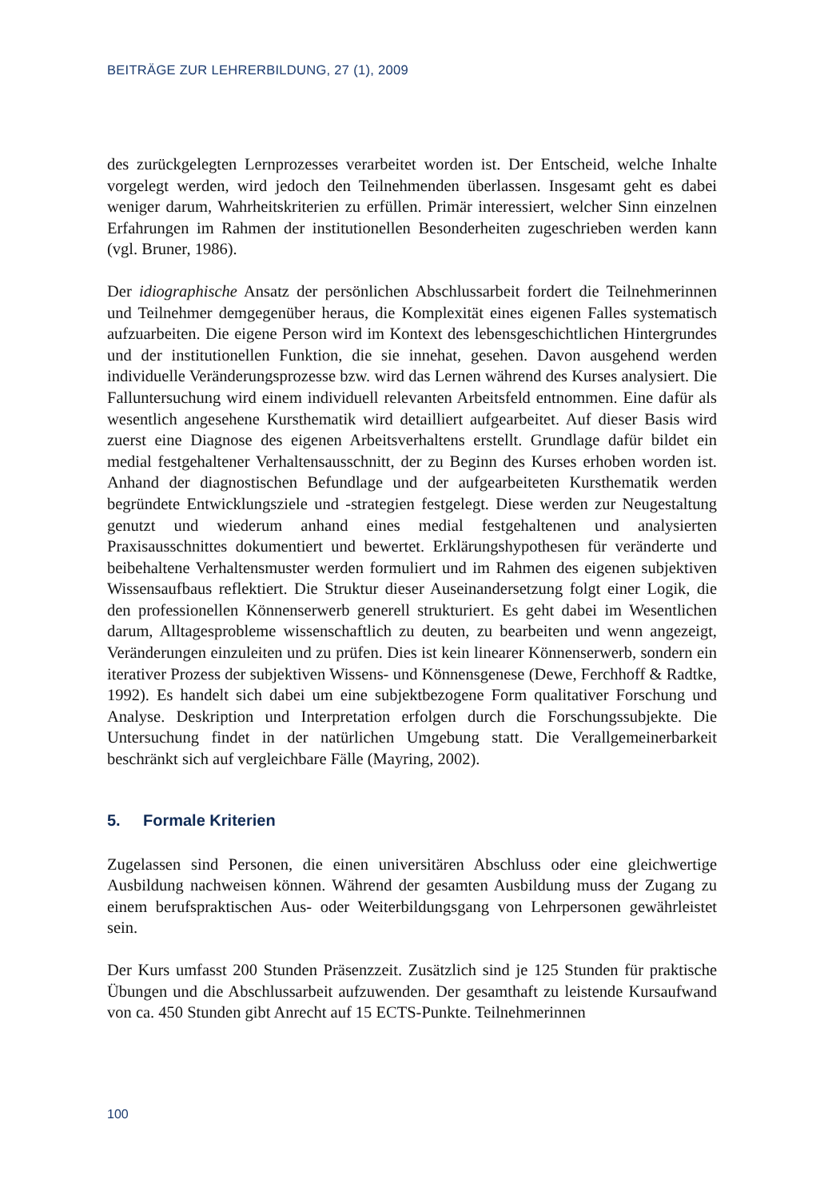BEITRÄGE ZUR LEHRERBILDUNG, 27 (1), 2009
des zurückgelegten Lernprozesses verarbeitet worden ist. Der Entscheid, welche Inhalte vorgelegt werden, wird jedoch den Teilnehmenden überlassen. Insgesamt geht es dabei weniger darum, Wahrheitskriterien zu erfüllen. Primär interessiert, welcher Sinn einzelnen Erfahrungen im Rahmen der institutionellen Besonderheiten zugeschrieben werden kann (vgl. Bruner, 1986).
Der idiographische Ansatz der persönlichen Abschlussarbeit fordert die Teilnehmerinnen und Teilnehmer demgegenüber heraus, die Komplexität eines eigenen Falles systematisch aufzuarbeiten. Die eigene Person wird im Kontext des lebensgeschichtlichen Hintergrundes und der institutionellen Funktion, die sie innehat, gesehen. Davon ausgehend werden individuelle Veränderungsprozesse bzw. wird das Lernen während des Kurses analysiert. Die Falluntersuchung wird einem individuell relevanten Arbeitsfeld entnommen. Eine dafür als wesentlich angesehene Kursthematik wird detailliert aufgearbeitet. Auf dieser Basis wird zuerst eine Diagnose des eigenen Arbeitsverhaltens erstellt. Grundlage dafür bildet ein medial festgehaltener Verhaltensausschnitt, der zu Beginn des Kurses erhoben worden ist. Anhand der diagnostischen Befundlage und der aufgearbeiteten Kursthematik werden begründete Entwicklungsziele und -strategien festgelegt. Diese werden zur Neugestaltung genutzt und wiederum anhand eines medial festgehaltenen und analysierten Praxisausschnittes dokumentiert und bewertet. Erklärungshypothesen für veränderte und beibehaltene Verhaltensmuster werden formuliert und im Rahmen des eigenen subjektiven Wissensaufbaus reflektiert. Die Struktur dieser Auseinandersetzung folgt einer Logik, die den professionellen Könnenserwerb generell strukturiert. Es geht dabei im Wesentlichen darum, Alltagesprobleme wissenschaftlich zu deuten, zu bearbeiten und wenn angezeigt, Veränderungen einzuleiten und zu prüfen. Dies ist kein linearer Könnenserwerb, sondern ein iterativer Prozess der subjektiven Wissens- und Könnensgenese (Dewe, Ferchhoff & Radtke, 1992). Es handelt sich dabei um eine subjektbezogene Form qualitativer Forschung und Analyse. Deskription und Interpretation erfolgen durch die Forschungssubjekte. Die Untersuchung findet in der natürlichen Umgebung statt. Die Verallgemeinerbarkeit beschränkt sich auf vergleichbare Fälle (Mayring, 2002).
5. Formale Kriterien
Zugelassen sind Personen, die einen universitären Abschluss oder eine gleichwertige Ausbildung nachweisen können. Während der gesamten Ausbildung muss der Zugang zu einem berufspraktischen Aus- oder Weiterbildungsgang von Lehrpersonen gewährleistet sein.
Der Kurs umfasst 200 Stunden Präsenzzeit. Zusätzlich sind je 125 Stunden für praktische Übungen und die Abschlussarbeit aufzuwenden. Der gesamthaft zu leistende Kursaufwand von ca. 450 Stunden gibt Anrecht auf 15 ECTS-Punkte. Teilnehmerinnen
100